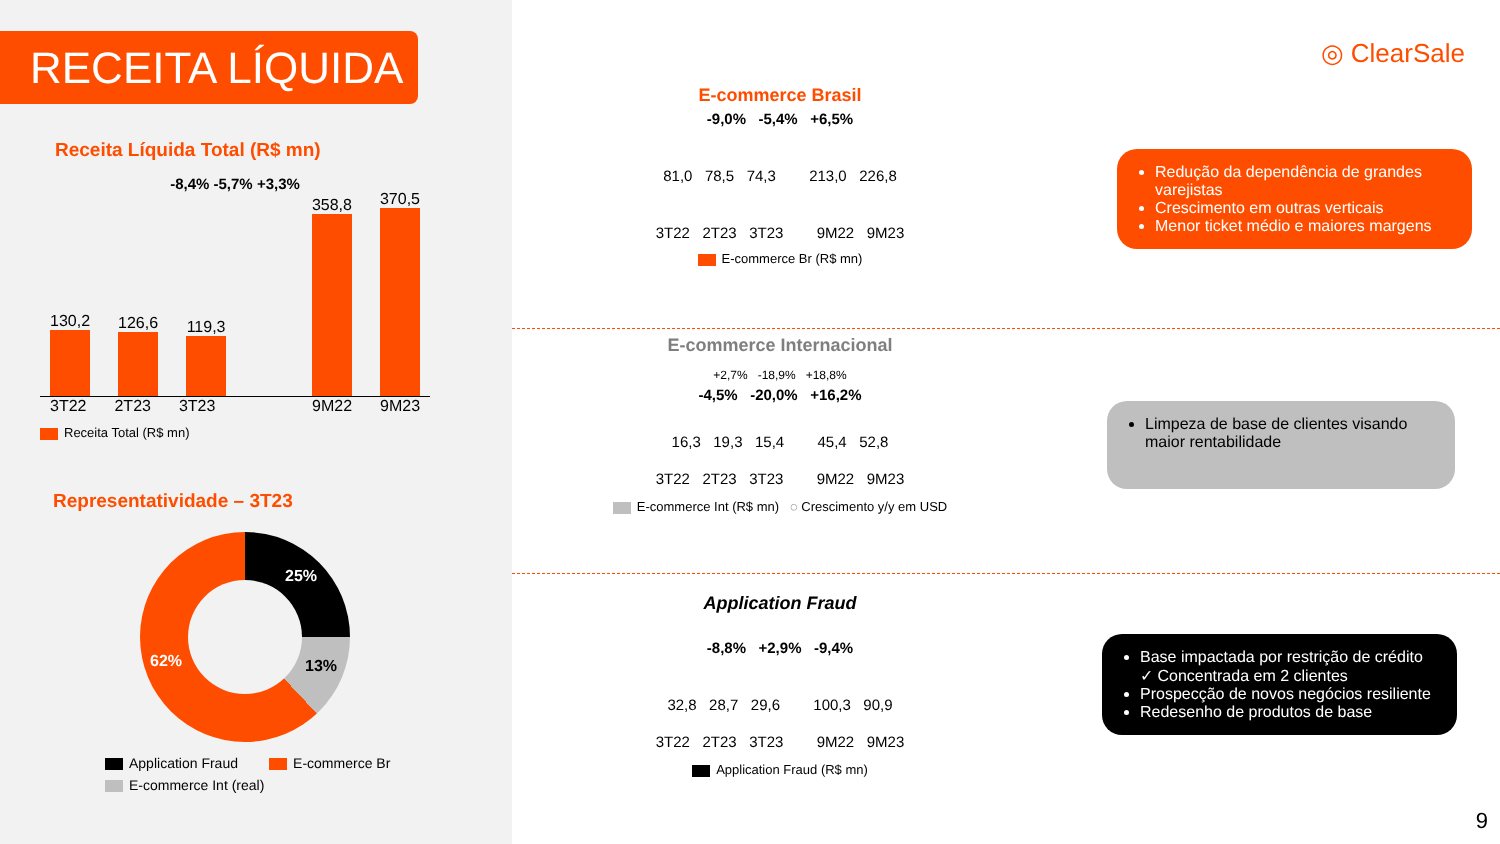RECEITA LÍQUIDA
Receita Líquida Total (R$ mn)
-8,4% -5,7% +3,3%
130,2
126,6
119,3
358,8
370,5
3T22 2T23 3T23 9M22 9M23
Receita Total (R$ mn)
Representatividade – 3T23
25%
13% 62%
Application Fraud E-commerce Br
E-commerce Int (real)
◎ ClearSale
E-commerce Brasil
-9,0% -5,4% +6,5%
81,0 78,5 74,3 213,0 226,8
3T22 2T23 3T23 9M22 9M23
E-commerce Br (R$ mn)
E-commerce Internacional
+2,7% -18,9% +18,8%
-4,5% -20,0% +16,2%
16,3 19,3 15,4 45,4 52,8
3T22 2T23 3T23 9M22 9M23
E-commerce Int (R$ mn) ◌ Crescimento y/y em USD
Application Fraud
-8,8% +2,9% -9,4%
32,8 28,7 29,6 100,3 90,9
3T22 2T23 3T23 9M22 9M23
Application Fraud (R$ mn)
Redução da dependência de grandes varejistas
Crescimento em outras verticais
Menor ticket médio e maiores margens
Limpeza de base de clientes visando maior rentabilidade
Base impactada por restrição de crédito
✓ Concentrada em 2 clientes
Prospecção de novos negócios resiliente
Redesenho de produtos de base
9